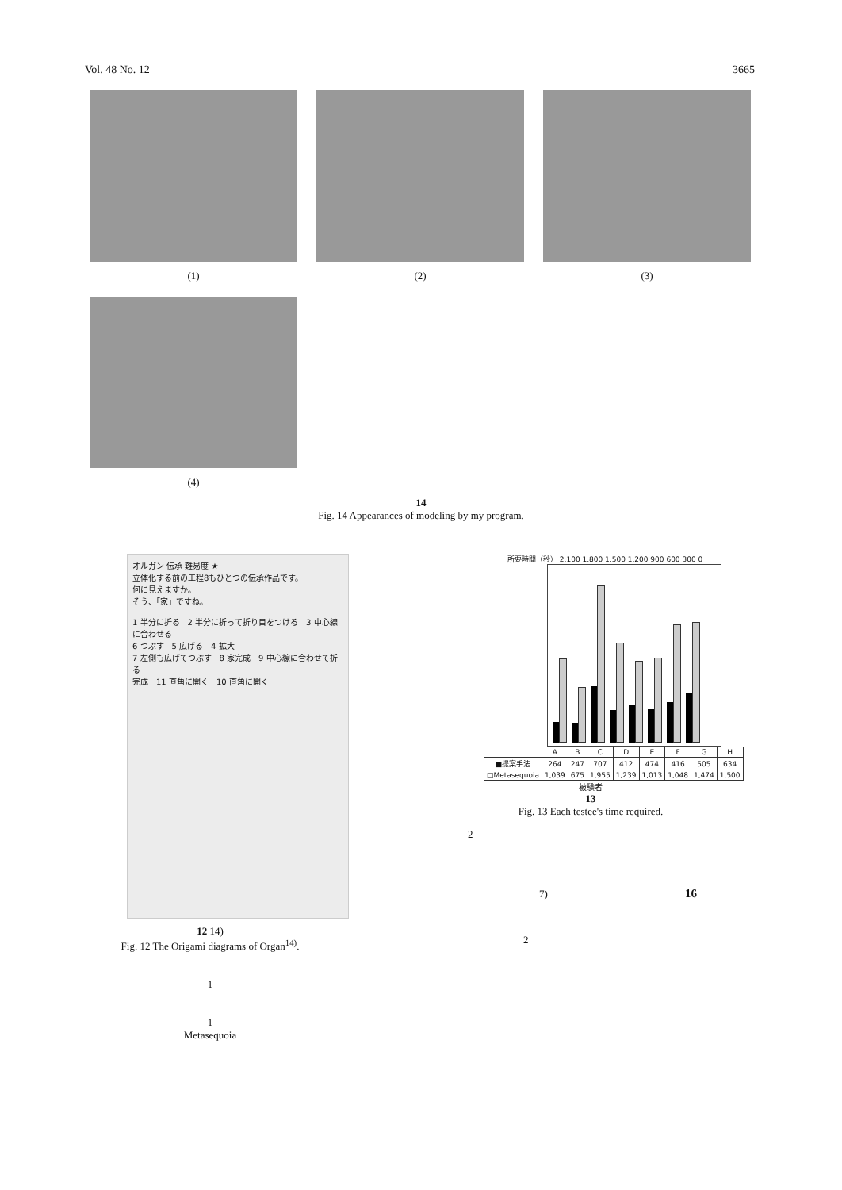Vol. 48 No. 12 3665
(1) (2) (3)
(4)
14
Fig. 14 Appearances of modeling by my program.
オルガン 伝承 難易度 ★
立体化する前の工程8もひとつの伝承作品です。
何に見えますか。
そう、「家」ですね。
1 半分に折る　2 半分に折って折り目をつける　3 中心線に合わせる
6 つぶす　5 広げる　4 拡大
7 左側も広げてつぶす　8 家完成　9 中心線に合わせて折る
完成　11 直角に開く　10 直角に開く
12 14)
Fig. 12 The Origami diagrams of Organ<sup>14)</sup>.
1
1
Metasequoia
所要時間（秒） 2,100 1,800 1,500 1,200 900 600 300 0
| | A | B | C | D | E | F | G | H |
| --- | --- | --- | --- | --- | --- | --- | --- | --- |
| ■提案手法 | 264 | 247 | 707 | 412 | 474 | 416 | 505 | 634 |
| □Metasequoia | 1,039 | 675 | 1,955 | 1,239 | 1,013 | 1,048 | 1,474 | 1,500 |
被験者
13
Fig. 13 Each testee's time required.
2
7) 16
2